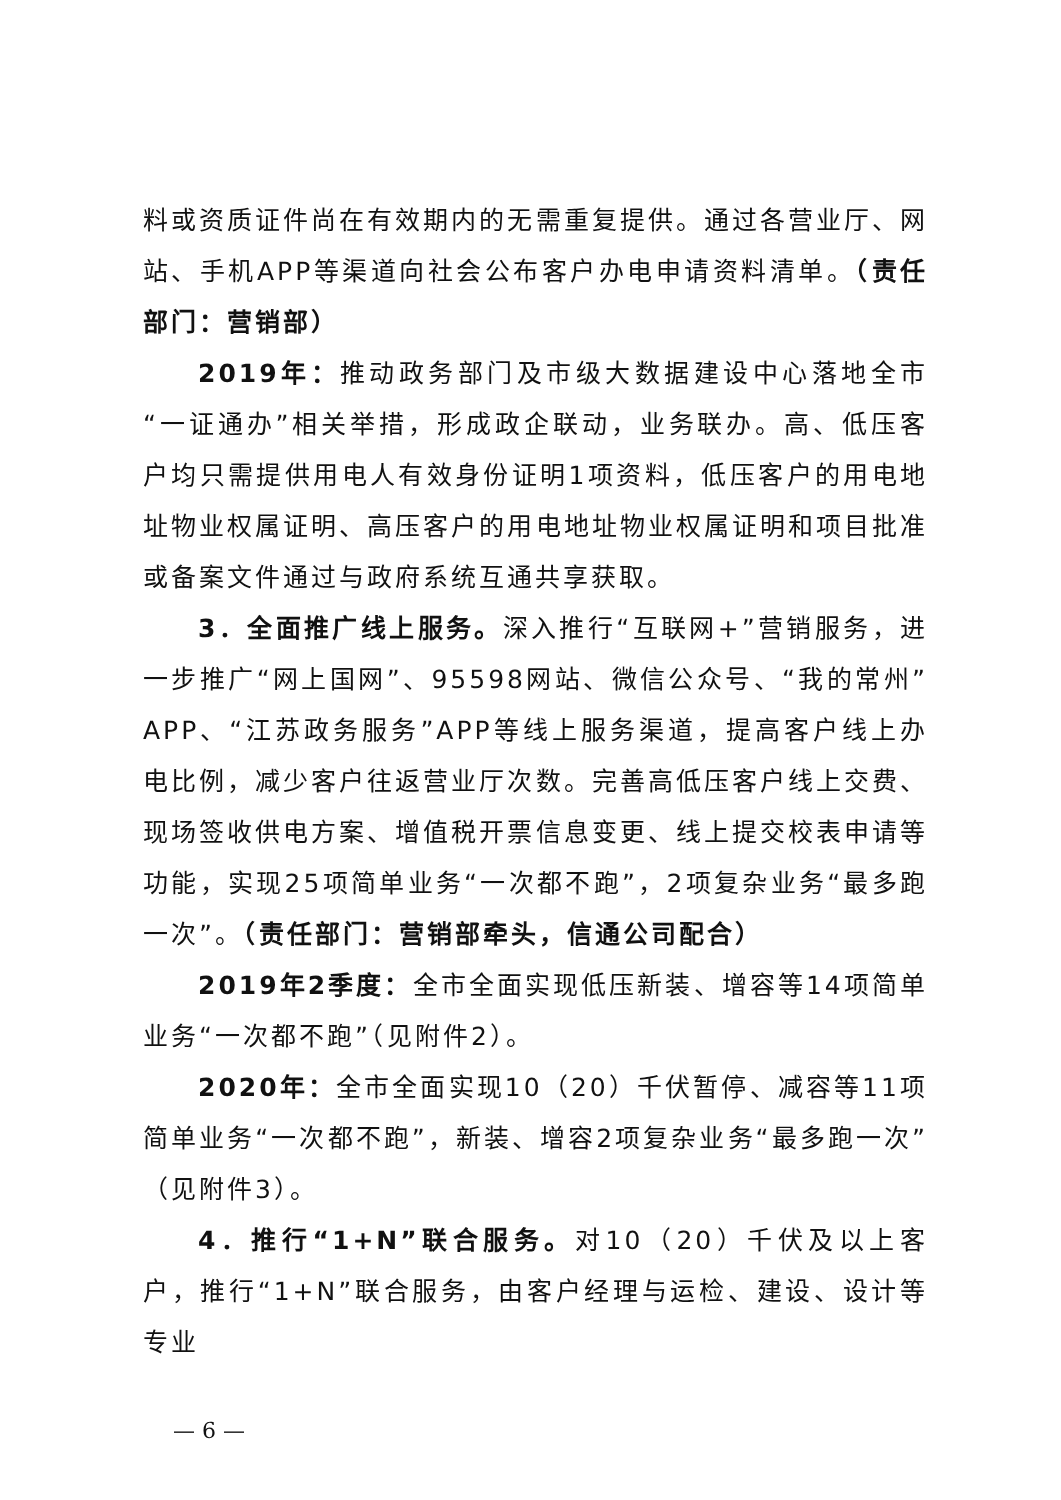料或资质证件尚在有效期内的无需重复提供。通过各营业厅、网站、手机APP等渠道向社会公布客户办电申请资料清单。（责任部门：营销部）
2019年：推动政务部门及市级大数据建设中心落地全市“一证通办”相关举措，形成政企联动，业务联办。高、低压客户均只需提供用电人有效身份证明1项资料，低压客户的用电地址物业权属证明、高压客户的用电地址物业权属证明和项目批准或备案文件通过与政府系统互通共享获取。
3．全面推广线上服务。深入推行“互联网+”营销服务，进一步推广“网上国网”、95598网站、微信公众号、“我的常州”APP、“江苏政务服务”APP等线上服务渠道，提高客户线上办电比例，减少客户往返营业厅次数。完善高低压客户线上交费、现场签收供电方案、增值税开票信息变更、线上提交校表申请等功能，实现25项简单业务“一次都不跑”，2项复杂业务“最多跑一次”。（责任部门：营销部牵头，信通公司配合）
2019年2季度：全市全面实现低压新装、增容等14项简单业务“一次都不跑”（见附件2）。
2020年：全市全面实现10（20）千伏暂停、减容等11项简单业务“一次都不跑”，新装、增容2项复杂业务“最多跑一次”（见附件3）。
4．推行“1+N”联合服务。对10（20）千伏及以上客户，推行“1+N”联合服务，由客户经理与运检、建设、设计等专业
— 6 —